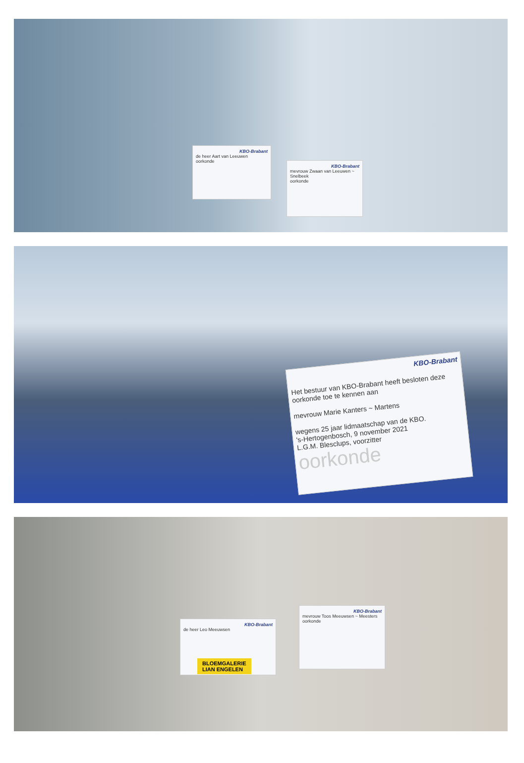KBO-Brabant
de heer Aart van Leeuwen
oorkonde
KBO-Brabant
mevrouw Zwaan van Leeuwen ~ Snelbeek
oorkonde
KBO-Brabant
Het bestuur van KBO-Brabant heeft besloten deze oorkonde toe te kennen aan
mevrouw Marie Kanters ~ Martens
wegens 25 jaar lidmaatschap van de KBO.
's-Hertogenbosch, 9 november 2021
L.G.M. Blesclups, voorzitter
oorkonde
KBO-Brabant
de heer Leo Meeuwsen
KBO-Brabant
mevrouw Toos Meeuwsen ~ Meesters
oorkonde
BLOEMGALERIE
LIAN ENGELEN